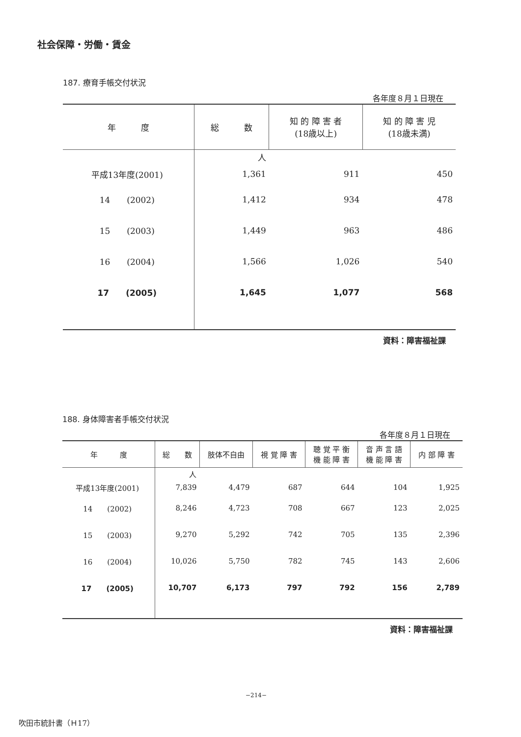社会保障・労働・賃金
187. 療育手帳交付状況
各年度８月１日現在
| 年 度 | 総 数 | 知 的 障 害 者 (18歳以上) | 知 的 障 害 児 (18歳未満) |
| --- | --- | --- | --- |
| | 人 | | |
| 平成13年度(2001) | 1,361 | 911 | 450 |
| 14 (2002) | 1,412 | 934 | 478 |
| 15 (2003) | 1,449 | 963 | 486 |
| 16 (2004) | 1,566 | 1,026 | 540 |
| 17 (2005) | 1,645 | 1,077 | 568 |
資料：障害福祉課
188. 身体障害者手帳交付状況
各年度８月１日現在
| 年 度 | 総 数 | 肢体不自由 | 視 覚 障 害 | 聴 覚 平 衡 機 能 障 害 | 音 声 言 語 機 能 障 害 | 内 部 障 害 |
| --- | --- | --- | --- | --- | --- | --- |
| | 人 | | | | | |
| 平成13年度(2001) | 7,839 | 4,479 | 687 | 644 | 104 | 1,925 |
| 14 (2002) | 8,246 | 4,723 | 708 | 667 | 123 | 2,025 |
| 15 (2003) | 9,270 | 5,292 | 742 | 705 | 135 | 2,396 |
| 16 (2004) | 10,026 | 5,750 | 782 | 745 | 143 | 2,606 |
| 17 (2005) | 10,707 | 6,173 | 797 | 792 | 156 | 2,789 |
資料：障害福祉課
−214−
吹田市統計書（Ｈ17）